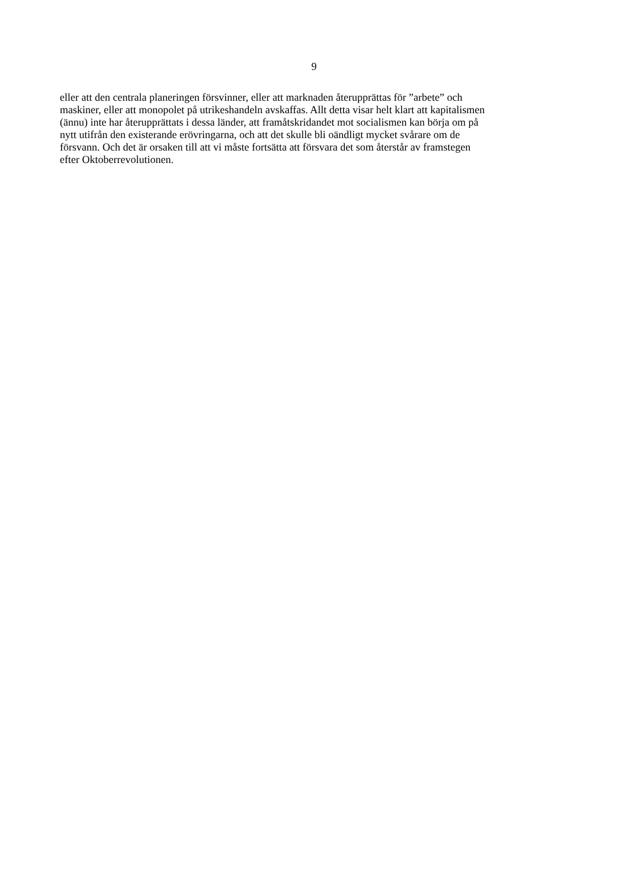9
eller att den centrala planeringen försvinner, eller att marknaden återupprättas för ”arbete” och
maskiner, eller att monopolet på utrikeshandeln avskaffas. Allt detta visar helt klart att kapitalismen
(ännu) inte har återupprättats i dessa länder, att framåtskridandet mot socialismen kan börja om på
nytt utifrån den existerande erövringarna, och att det skulle bli oändligt mycket svårare om de
försvann. Och det är orsaken till att vi måste fortsätta att försvara det som återstår av framstegen
efter Oktoberrevolutionen.